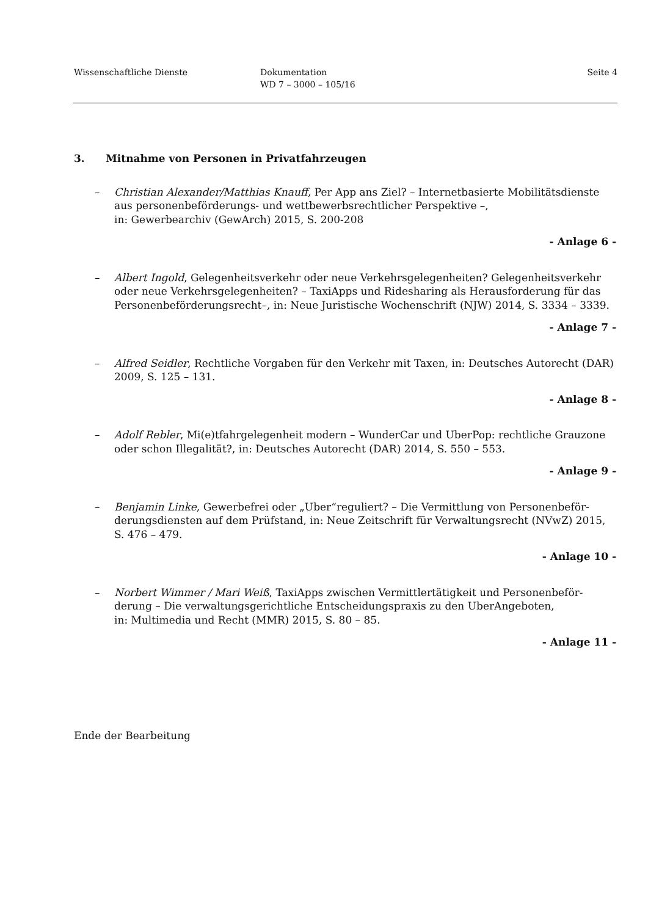Wissenschaftliche Dienste Dokumentation
WD 7 – 3000 – 105/16
Seite 4
3. Mitnahme von Personen in Privatfahrzeugen
– Christian Alexander/Matthias Knauff, Per App ans Ziel? – Internetbasierte Mobilitäts­dienste aus personenbeförderungs- und wettbewerbsrechtlicher Perspektive –,
in: Gewerbearchiv (GewArch) 2015, S. 200-208
- Anlage 6 -
– Albert Ingold, Gelegenheitsverkehr oder neue Verkehrsgelegenheiten? Gelegenheitsver­kehr oder neue Verkehrsgelegenheiten? – TaxiApps und Ridesharing als Herausforderung für das Personenbeförderungsrecht–, in: Neue Juristische Wochenschrift (NJW) 2014, S. 3334 – 3339.
- Anlage 7 -
– Alfred Seidler, Rechtliche Vorgaben für den Verkehr mit Taxen, in: Deutsches Autorecht (DAR) 2009, S. 125 – 131.
- Anlage 8 -
– Adolf Rebler, Mi(e)tfahrgelegenheit modern – WunderCar und UberPop: rechtliche Grau­zone oder schon Illegalität?, in: Deutsches Autorecht (DAR) 2014, S. 550 – 553.
- Anlage 9 -
– Benjamin Linke, Gewerbefrei oder „Uber“reguliert? – Die Vermittlung von Personenbeför­derungsdiensten auf dem Prüfstand, in: Neue Zeitschrift für Verwaltungsrecht (NVwZ) 2015, S. 476 – 479.
- Anlage 10 -
– Norbert Wimmer / Mari Weiß, TaxiApps zwischen Vermittlertätigkeit und Personenbeför­derung – Die verwaltungsgerichtliche Entscheidungspraxis zu den UberAngeboten,
in: Multimedia und Recht (MMR) 2015, S. 80 – 85.
- Anlage 11 -
Ende der Bearbeitung